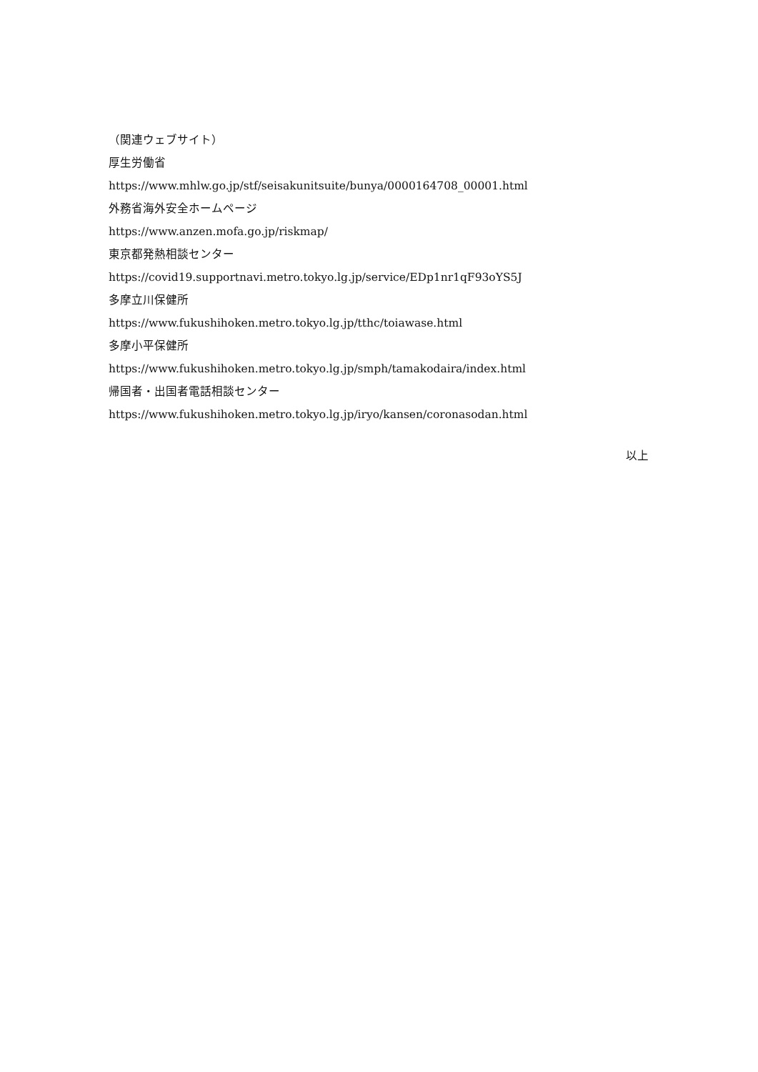（関連ウェブサイト）
厚生労働省
https://www.mhlw.go.jp/stf/seisakunitsuite/bunya/0000164708_00001.html
外務省海外安全ホームページ
https://www.anzen.mofa.go.jp/riskmap/
東京都発熱相談センター
https://covid19.supportnavi.metro.tokyo.lg.jp/service/EDp1nr1qF93oYS5J
多摩立川保健所
https://www.fukushihoken.metro.tokyo.lg.jp/tthc/toiawase.html
多摩小平保健所
https://www.fukushihoken.metro.tokyo.lg.jp/smph/tamakodaira/index.html
帰国者・出国者電話相談センター
https://www.fukushihoken.metro.tokyo.lg.jp/iryo/kansen/coronasodan.html
以上